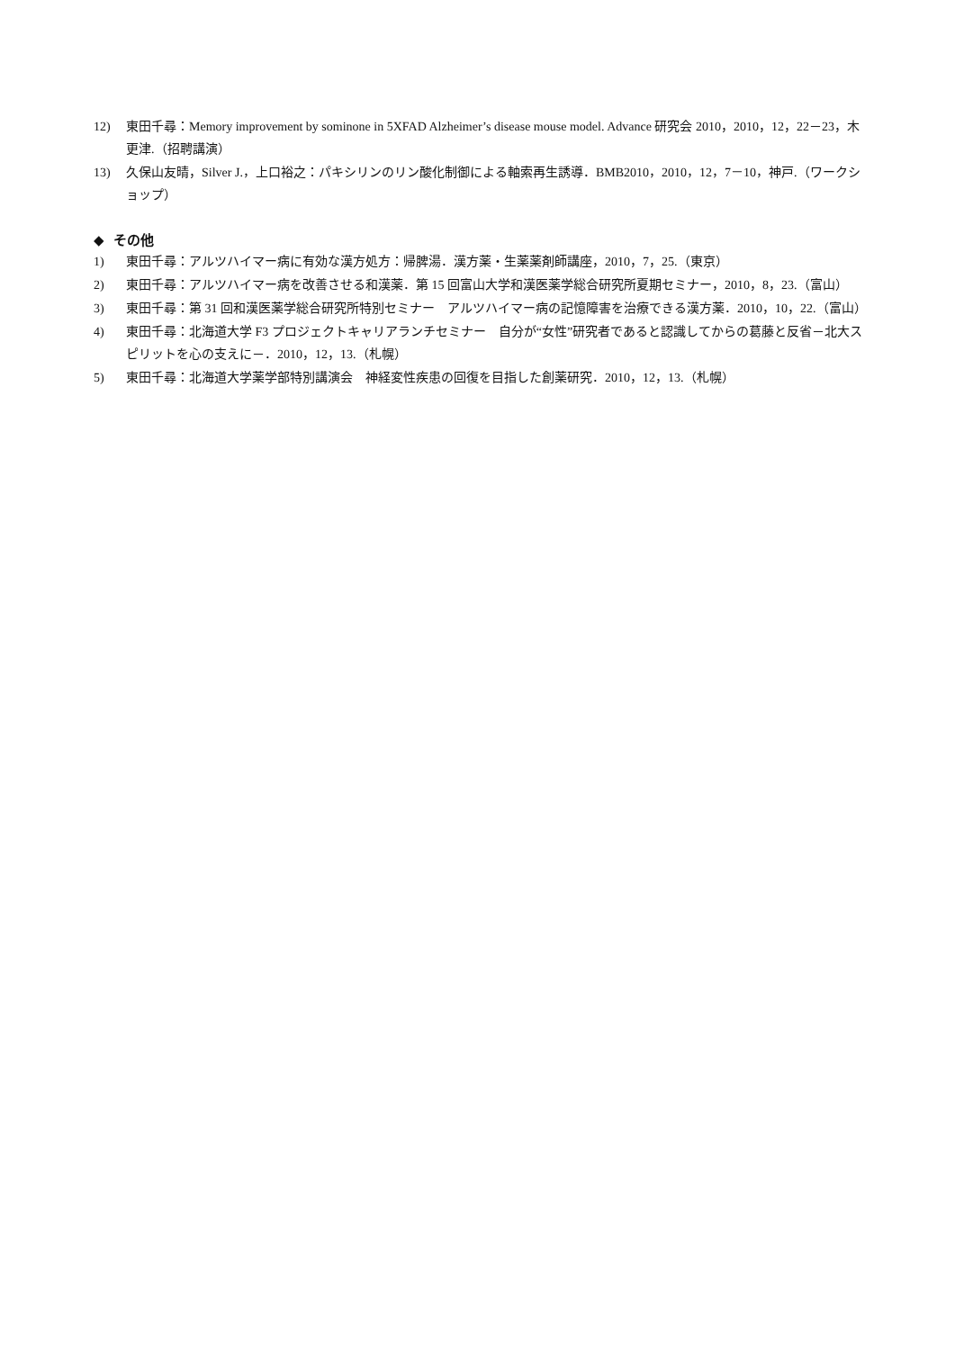12) 東田千尋：Memory improvement by sominone in 5XFAD Alzheimer’s disease mouse model. Advance 研究会 2010，2010，12，22－23，木更津.（招聘講演）
13) 久保山友晴，Silver J.，上口裕之：パキシリンのリン酸化制御による軸索再生誘導．BMB2010，2010，12，7－10，神戸.（ワークショップ）
◆ その他
1) 東田千尋：アルツハイマー病に有効な漢方処方：帰脾湯．漢方薬・生薬薬剤師講座，2010，7，25.（東京）
2) 東田千尋：アルツハイマー病を改善させる和漢薬．第 15 回富山大学和漢医薬学総合研究所夏期セミナー，2010，8，23.（富山）
3) 東田千尋：第 31 回和漢医薬学総合研究所特別セミナー　アルツハイマー病の記憶障害を治療できる漢方薬．2010，10，22.（富山）
4) 東田千尋：北海道大学 F3 プロジェクトキャリアランチセミナー　自分が“女性”研究者であると認識してからの葛藤と反省－北大スピリットを心の支えに－．2010，12，13.（札幌）
5) 東田千尋：北海道大学薬学部特別講演会　神経変性疾患の回復を目指した創薬研究．2010，12，13.（札幌）